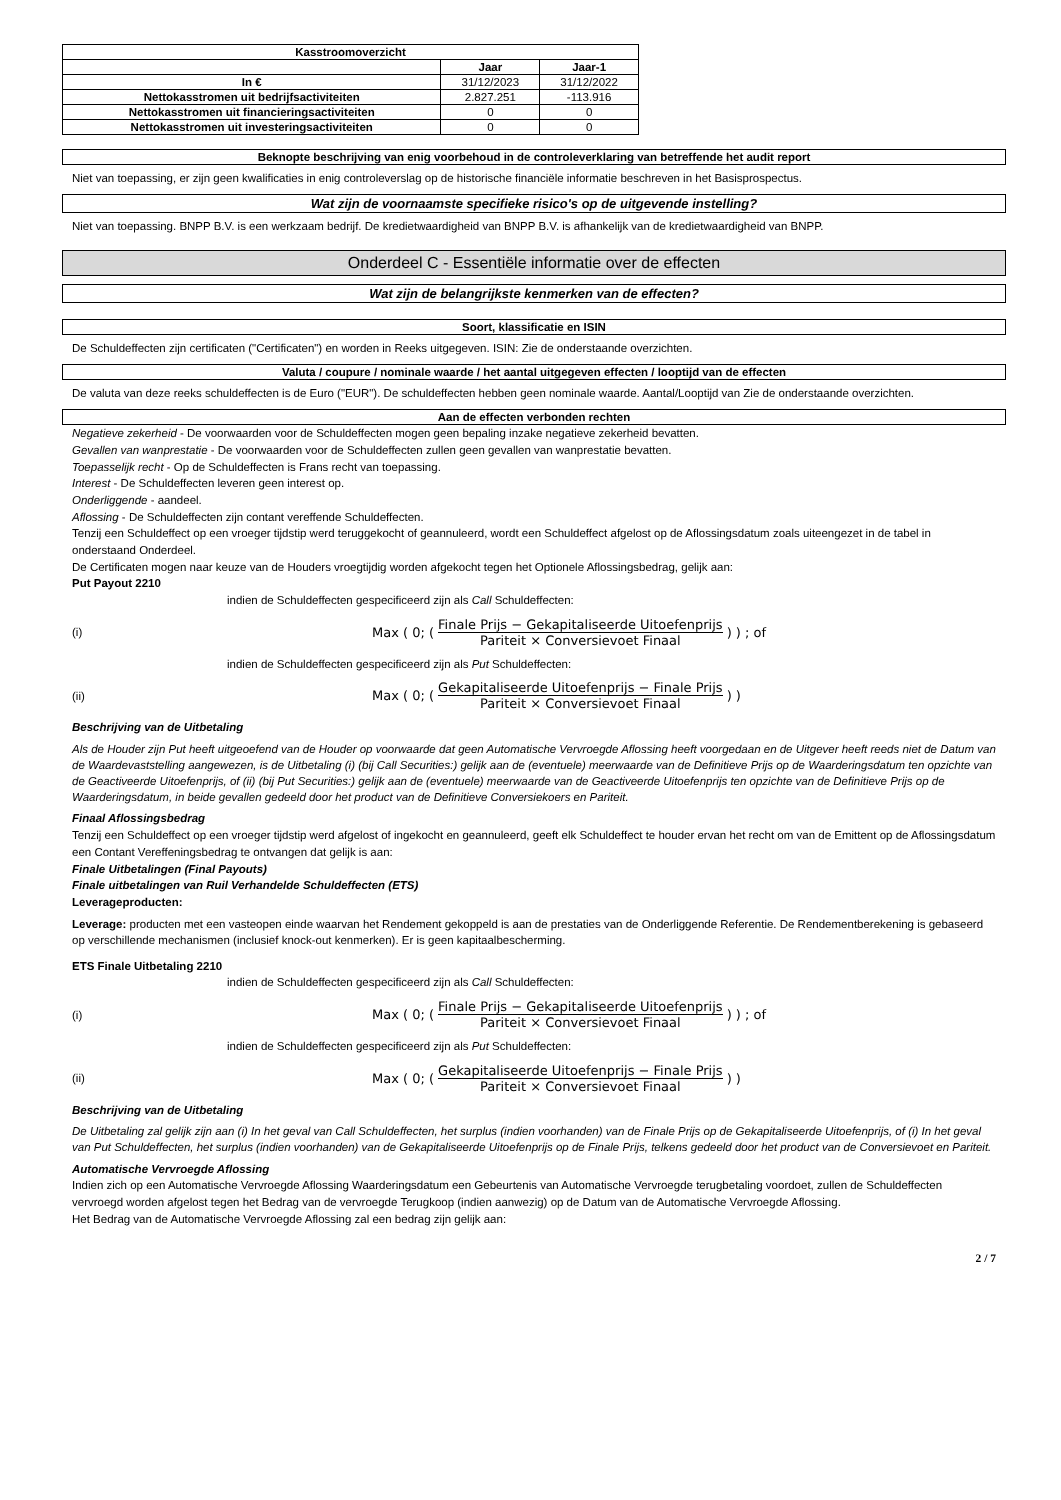| Kasstroomoverzicht | | |
| --- | --- | --- |
| | Jaar | Jaar-1 |
| In € | 31/12/2023 | 31/12/2022 |
| Nettokasstromen uit bedrijfsactiviteiten | 2.827.251 | -113.916 |
| Nettokasstromen uit financieringsactiviteiten | 0 | 0 |
| Nettokasstromen uit investeringsactiviteiten | 0 | 0 |
Beknopte beschrijving van enig voorbehoud in de controleverklaring van betreffende het audit report
Niet van toepassing, er zijn geen kwalificaties in enig controleverslag op de historische financiële informatie beschreven in het Basisprospectus.
Wat zijn de voornaamste specifieke risico's op de uitgevende instelling?
Niet van toepassing. BNPP B.V. is een werkzaam bedrijf. De kredietwaardigheid van BNPP B.V. is afhankelijk van de kredietwaardigheid van BNPP.
Onderdeel C - Essentiële informatie over de effecten
Wat zijn de belangrijkste kenmerken van de effecten?
Soort, klassificatie en ISIN
De Schuldeffecten zijn certificaten ("Certificaten") en worden in Reeks uitgegeven. ISIN: Zie de onderstaande overzichten.
Valuta / coupure / nominale waarde / het aantal uitgegeven effecten / looptijd van de effecten
De valuta van deze reeks schuldeffecten is de Euro ("EUR"). De schuldeffecten hebben geen nominale waarde. Aantal/Looptijd van Zie de onderstaande overzichten.
Aan de effecten verbonden rechten
Negatieve zekerheid - De voorwaarden voor de Schuldeffecten mogen geen bepaling inzake negatieve zekerheid bevatten.
Gevallen van wanprestatie - De voorwaarden voor de Schuldeffecten zullen geen gevallen van wanprestatie bevatten.
Toepasselijk recht - Op de Schuldeffecten is Frans recht van toepassing.
Interest - De Schuldeffecten leveren geen interest op.
Onderliggende - aandeel.
Aflossing - De Schuldeffecten zijn contant vereffende Schuldeffecten.
Tenzij een Schuldeffect op een vroeger tijdstip werd teruggekocht of geannuleerd, wordt een Schuldeffect afgelost op de Aflossingsdatum zoals uiteengezet in de tabel in onderstaand Onderdeel.
De Certificaten mogen naar keuze van de Houders vroegtijdig worden afgekocht tegen het Optionele Aflossingsbedrag, gelijk aan:
Put Payout 2210
indien de Schuldeffecten gespecificeerd zijn als Call Schuldeffecten:
(i) Max ( 0; ( Finale Prijs − Gekapitaliseerde Uitoefenprijs Pariteit × Conversievoet Finaal ) ) ; of
indien de Schuldeffecten gespecificeerd zijn als Put Schuldeffecten:
(ii) Max ( 0; ( Gekapitaliseerde Uitoefenprijs − Finale Prijs Pariteit × Conversievoet Finaal ) )
Beschrijving van de Uitbetaling
Als de Houder zijn Put heeft uitgeoefend van de Houder op voorwaarde dat geen Automatische Vervroegde Aflossing heeft voorgedaan en de Uitgever heeft reeds niet de Datum van de Waardevaststelling aangewezen, is de Uitbetaling (i) (bij Call Securities:) gelijk aan de (eventuele) meerwaarde van de Definitieve Prijs op de Waarderingsdatum ten opzichte van de Geactiveerde Uitoefenprijs, of (ii) (bij Put Securities:) gelijk aan de (eventuele) meerwaarde van de Geactiveerde Uitoefenprijs ten opzichte van de Definitieve Prijs op de Waarderingsdatum, in beide gevallen gedeeld door het product van de Definitieve Conversiekoers en Pariteit.
Finaal Aflossingsbedrag
Tenzij een Schuldeffect op een vroeger tijdstip werd afgelost of ingekocht en geannuleerd, geeft elk Schuldeffect te houder ervan het recht om van de Emittent op de Aflossingsdatum een Contant Vereffeningsbedrag te ontvangen dat gelijk is aan:
Finale Uitbetalingen (Final Payouts)
Finale uitbetalingen van Ruil Verhandelde Schuldeffecten (ETS)
Leverageproducten:
Leverage: producten met een vasteopen einde waarvan het Rendement gekoppeld is aan de prestaties van de Onderliggende Referentie. De Rendementberekening is gebaseerd op verschillende mechanismen (inclusief knock-out kenmerken). Er is geen kapitaalbescherming.
ETS Finale Uitbetaling 2210
indien de Schuldeffecten gespecificeerd zijn als Call Schuldeffecten:
(i) Max ( 0; ( Finale Prijs − Gekapitaliseerde Uitoefenprijs Pariteit × Conversievoet Finaal ) ) ; of
indien de Schuldeffecten gespecificeerd zijn als Put Schuldeffecten:
(ii) Max ( 0; ( Gekapitaliseerde Uitoefenprijs − Finale Prijs Pariteit × Conversievoet Finaal ) )
Beschrijving van de Uitbetaling
De Uitbetaling zal gelijk zijn aan (i) In het geval van Call Schuldeffecten, het surplus (indien voorhanden) van de Finale Prijs op de Gekapitaliseerde Uitoefenprijs, of (i) In het geval van Put Schuldeffecten, het surplus (indien voorhanden) van de Gekapitaliseerde Uitoefenprijs op de Finale Prijs, telkens gedeeld door het product van de Conversievoet en Pariteit.
Automatische Vervroegde Aflossing
Indien zich op een Automatische Vervroegde Aflossing Waarderingsdatum een Gebeurtenis van Automatische Vervroegde terugbetaling voordoet, zullen de Schuldeffecten vervroegd worden afgelost tegen het Bedrag van de vervroegde Terugkoop (indien aanwezig) op de Datum van de Automatische Vervroegde Aflossing.
Het Bedrag van de Automatische Vervroegde Aflossing zal een bedrag zijn gelijk aan:
2 / 7